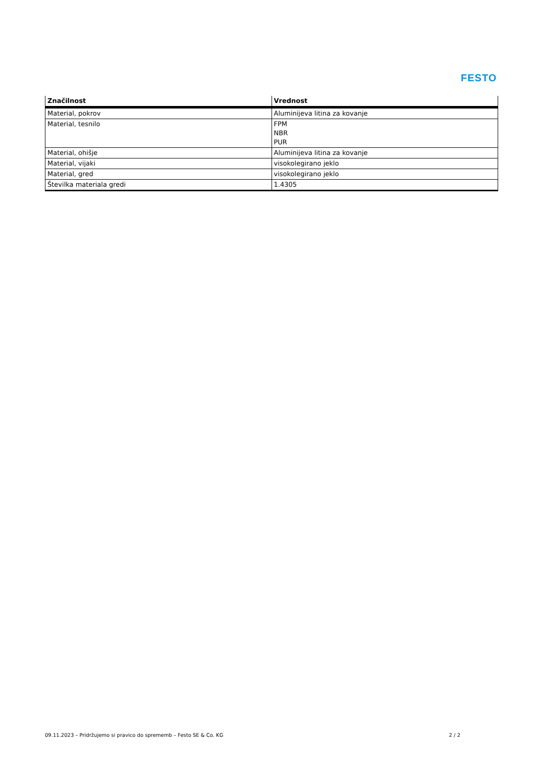FESTO
| Značilnost | Vrednost |
| --- | --- |
| Material, pokrov | Aluminijeva litina za kovanje |
| Material, tesnilo | FPM NBR PUR |
| Material, ohišje | Aluminijeva litina za kovanje |
| Material, vijaki | visokolegirano jeklo |
| Material, gred | visokolegirano jeklo |
| Številka materiala gredi | 1.4305 |
09.11.2023 – Pridržujemo si pravico do sprememb – Festo SE & Co. KG 2 / 2